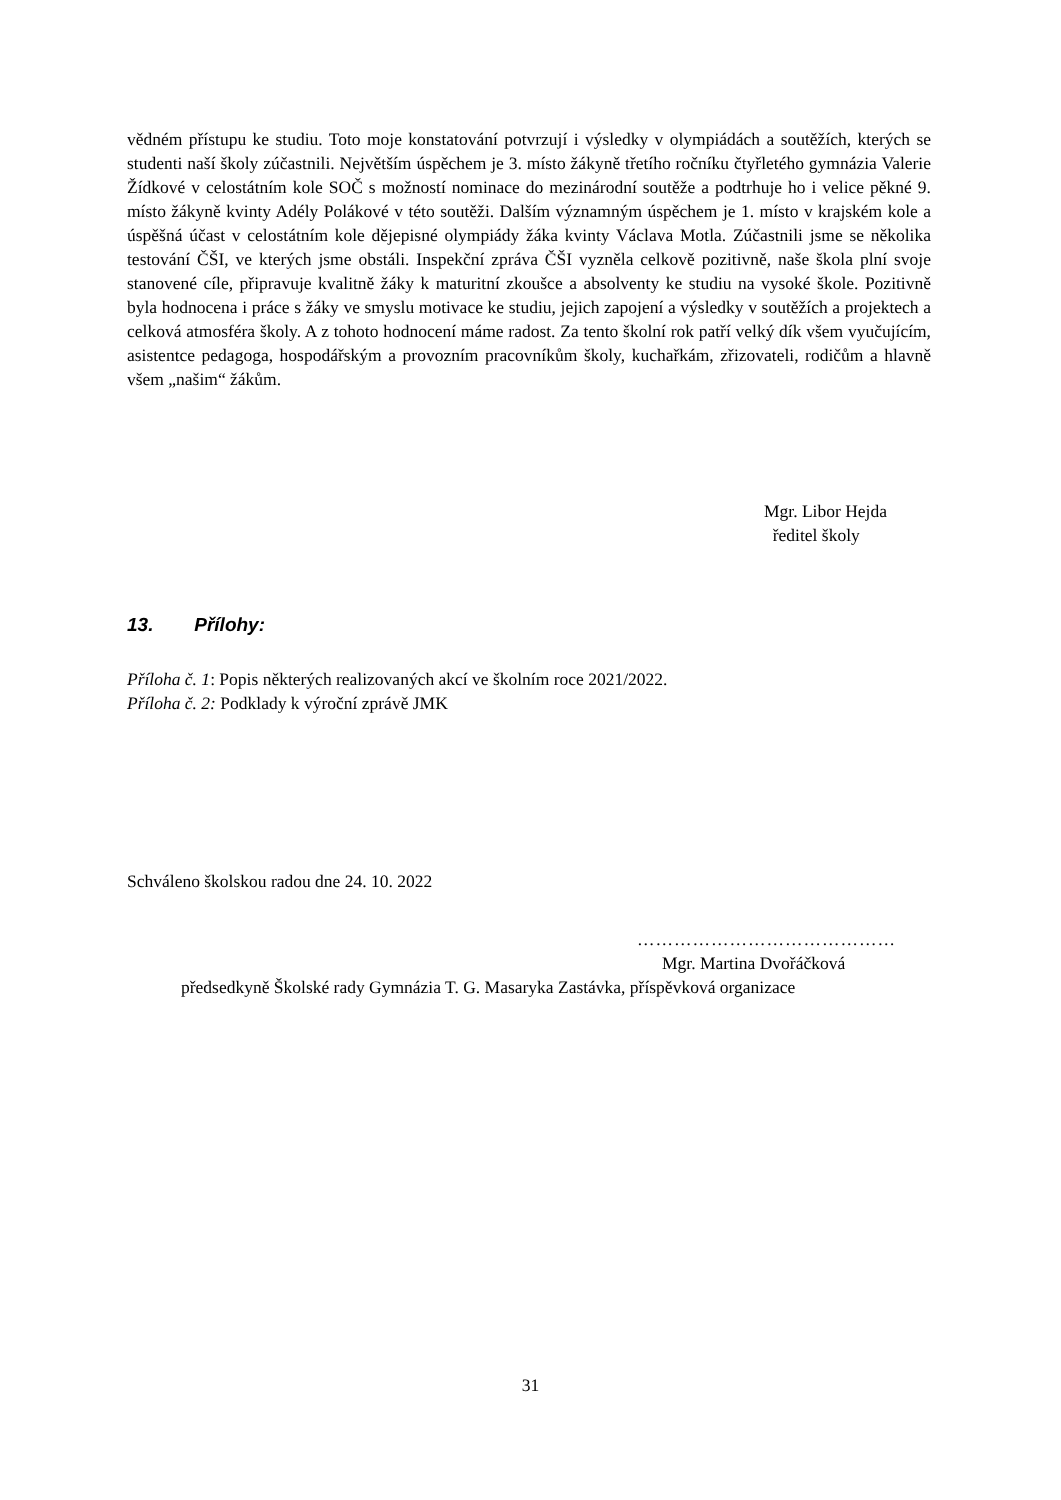vědném přístupu ke studiu. Toto moje konstatování potvrzují i výsledky v olympiádách a soutěžích, kterých se studenti naší školy zúčastnili. Největším úspěchem je 3. místo žákyně třetího ročníku čtyřletého gymnázia Valerie Žídkové v celostátním kole SOČ s možností nominace do mezinárodní soutěže a podtrhuje ho i velice pěkné 9. místo žákyně kvinty Adély Polákové v této soutěži. Dalším významným úspěchem je 1. místo v krajském kole a úspěšná účast v celostátním kole dějepisné olympiády žáka kvinty Václava Motla. Zúčastnili jsme se několika testování ČŠI, ve kterých jsme obstáli. Inspekční zpráva ČŠI vyzněla celkově pozitivně, naše škola plní svoje stanovené cíle, připravuje kvalitně žáky k maturitní zkoušce a absolventy ke studiu na vysoké škole. Pozitivně byla hodnocena i práce s žáky ve smyslu motivace ke studiu, jejich zapojení a výsledky v soutěžích a projektech a celková atmosféra školy. A z tohoto hodnocení máme radost. Za tento školní rok patří velký dík všem vyučujícím, asistentce pedagoga, hospodářským a provozním pracovníkům školy, kuchařkám, zřizovateli, rodičům a hlavně všem „našim“ žákům.
Mgr. Libor Hejda
ředitel školy
13. Přílohy:
Příloha č. 1: Popis některých realizovaných akcí ve školním roce 2021/2022.
Příloha č. 2: Podklady k výroční zprávě JMK
Schváleno školskou radou dne 24. 10. 2022
……………………………………
Mgr. Martina Dvořáčková
předsedkyně Školské rady Gymnázia T. G. Masaryka Zastávka, příspěvková organizace
31